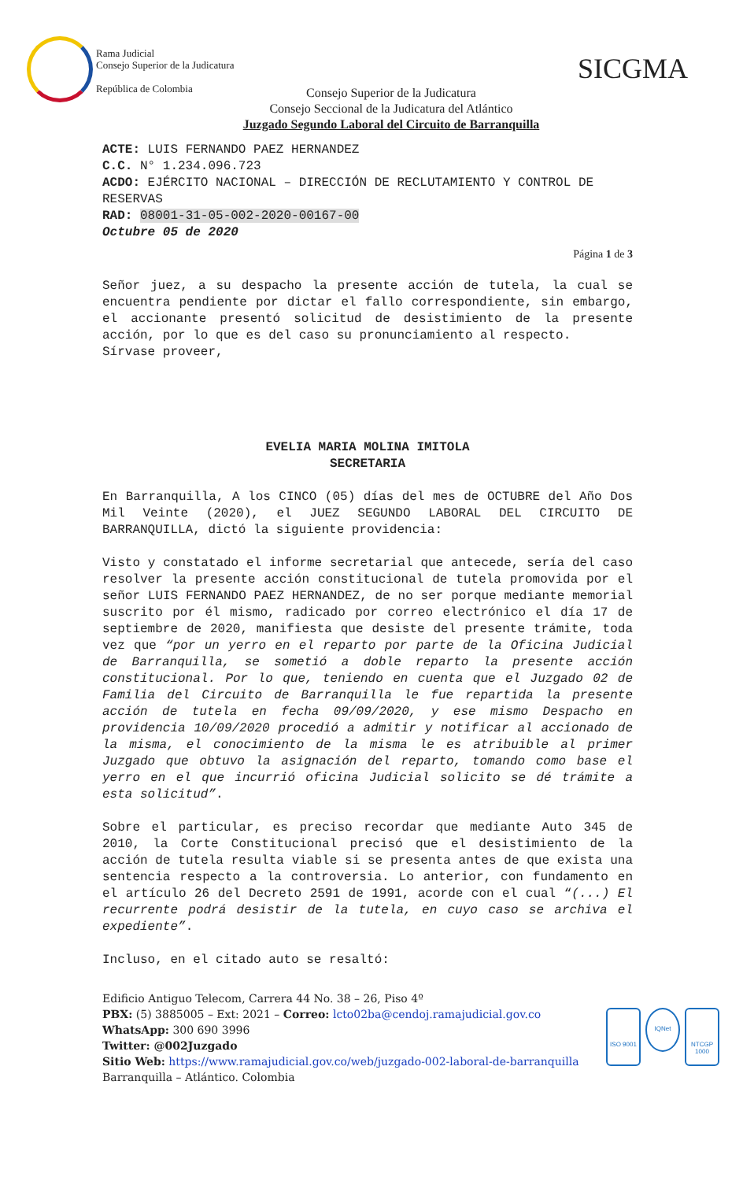Rama Judicial
Consejo Superior de la Judicatura
República de Colombia
SICGMA
Consejo Superior de la Judicatura
Consejo Seccional de la Judicatura del Atlántico
Juzgado Segundo Laboral del Circuito de Barranquilla
ACTE: LUIS FERNANDO PAEZ HERNANDEZ
C.C. N° 1.234.096.723
ACDO: EJÉRCITO NACIONAL – DIRECCIÓN DE RECLUTAMIENTO Y CONTROL DE RESERVAS
RAD: 08001-31-05-002-2020-00167-00
Octubre 05 de 2020
Página 1 de 3
Señor juez, a su despacho la presente acción de tutela, la cual se encuentra pendiente por dictar el fallo correspondiente, sin embargo, el accionante presentó solicitud de desistimiento de la presente acción, por lo que es del caso su pronunciamiento al respecto.
Sírvase proveer,
EVELIA MARIA MOLINA IMITOLA
SECRETARIA
En Barranquilla, A los CINCO (05) días del mes de OCTUBRE del Año Dos Mil Veinte (2020), el JUEZ SEGUNDO LABORAL DEL CIRCUITO DE BARRANQUILLA, dictó la siguiente providencia:
Visto y constatado el informe secretarial que antecede, sería del caso resolver la presente acción constitucional de tutela promovida por el señor LUIS FERNANDO PAEZ HERNANDEZ, de no ser porque mediante memorial suscrito por él mismo, radicado por correo electrónico el día 17 de septiembre de 2020, manifiesta que desiste del presente trámite, toda vez que “por un yerro en el reparto por parte de la Oficina Judicial de Barranquilla, se sometió a doble reparto la presente acción constitucional. Por lo que, teniendo en cuenta que el Juzgado 02 de Familia del Circuito de Barranquilla le fue repartida la presente acción de tutela en fecha 09/09/2020, y ese mismo Despacho en providencia 10/09/2020 procedió a admitir y notificar al accionado de la misma, el conocimiento de la misma le es atribuible al primer Juzgado que obtuvo la asignación del reparto, tomando como base el yerro en el que incurrió oficina Judicial solicito se dé trámite a esta solicitud”.
Sobre el particular, es preciso recordar que mediante Auto 345 de 2010, la Corte Constitucional precisó que el desistimiento de la acción de tutela resulta viable si se presenta antes de que exista una sentencia respecto a la controversia. Lo anterior, con fundamento en el artículo 26 del Decreto 2591 de 1991, acorde con el cual “(...) El recurrente podrá desistir de la tutela, en cuyo caso se archiva el expediente”.
Incluso, en el citado auto se resaltó:
Edificio Antiguo Telecom, Carrera 44 No. 38 – 26, Piso 4º
PBX: (5) 3885005 – Ext: 2021 – Correo: lcto02ba@cendoj.ramajudicial.gov.co
WhatsApp: 300 690 3996
Twitter: @002Juzgado
Sitio Web: https://www.ramajudicial.gov.co/web/juzgado-002-laboral-de-barranquilla
Barranquilla – Atlántico. Colombia
ISO 9001
IQNet
NTCGP 1000